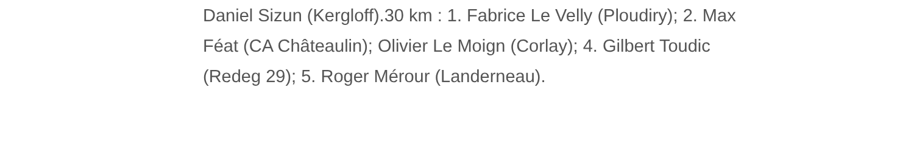Daniel Sizun (Kergloff).30 km : 1. Fabrice Le Velly (Ploudiry); 2. Max
Féat (CA Châteaulin); Olivier Le Moign (Corlay); 4. Gilbert Toudic
(Redeg 29); 5. Roger Mérour (Landerneau).